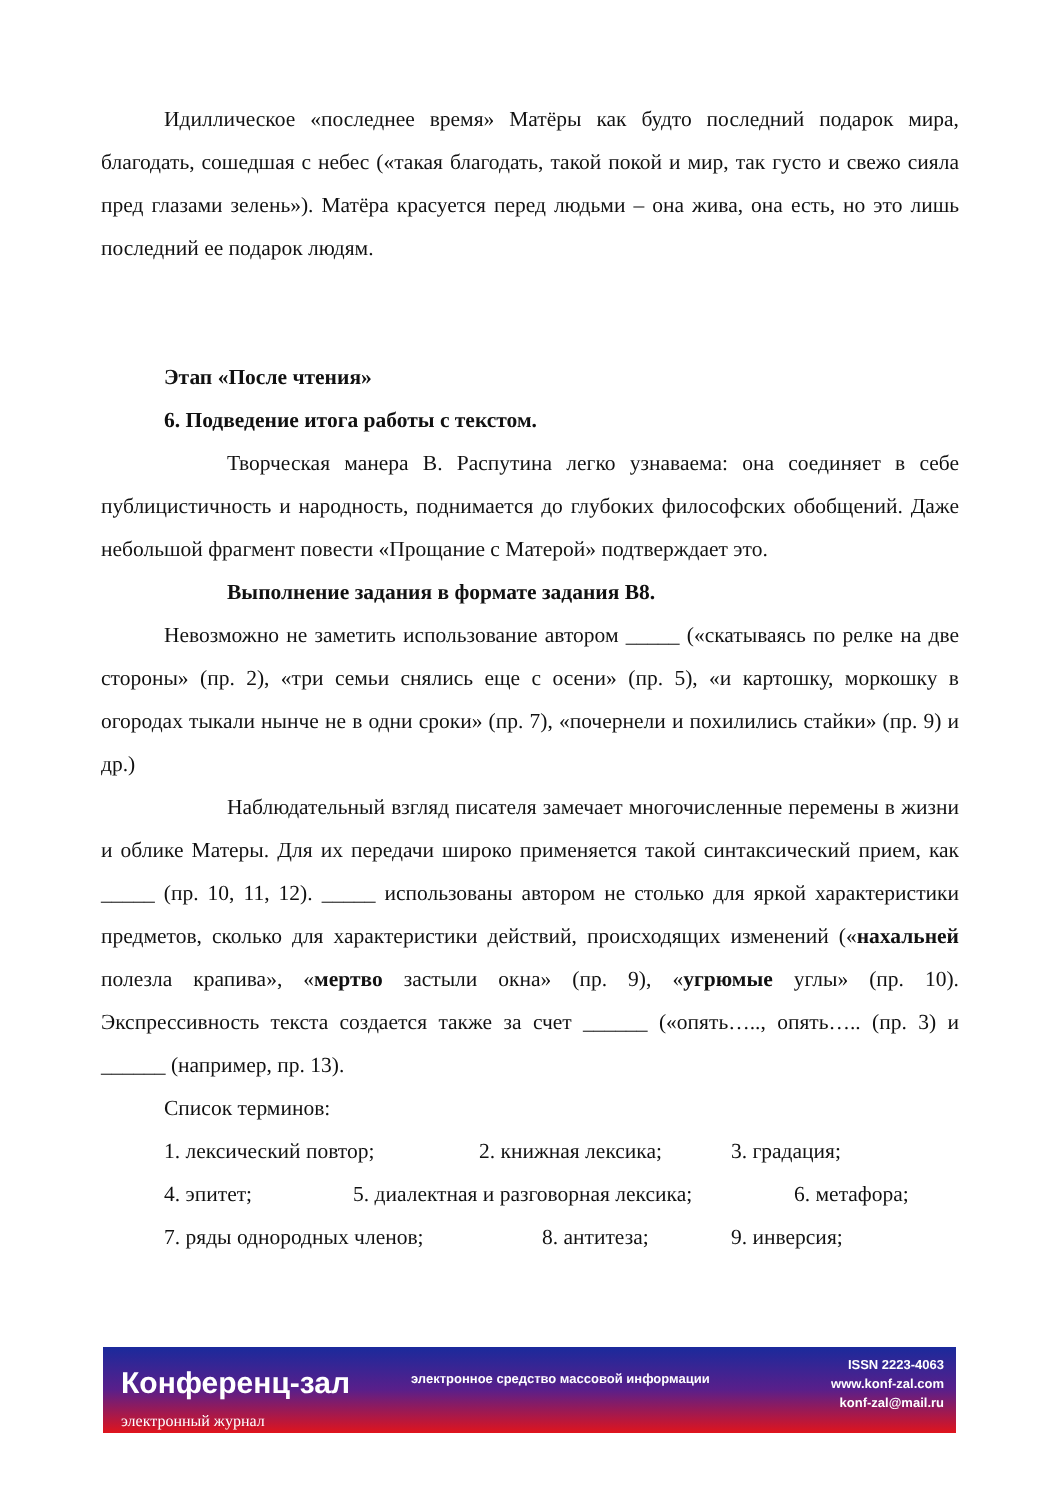Идиллическое «последнее время» Матёры как будто последний подарок мира, благодать, сошедшая с небес («такая благодать, такой покой и мир, так густо и свежо сияла пред глазами зелень»). Матёра красуется перед людьми – она жива, она есть, но это лишь последний ее подарок людям.
Этап «После чтения»
6. Подведение итога работы с текстом.
Творческая манера В. Распутина легко узнаваема: она соединяет в себе публицистичность и народность, поднимается до глубоких философских обобщений. Даже небольшой фрагмент повести «Прощание с Матерой» подтверждает это.
Выполнение задания в формате задания В8.
Невозможно не заметить использование автором _____ («скатываясь по релке на две стороны» (пр. 2), «три семьи снялись еще с осени» (пр. 5), «и картошку, моркошку в огородах тыкали нынче не в одни сроки» (пр. 7), «почернели и похилились стайки» (пр. 9) и др.)
Наблюдательный взгляд писателя замечает многочисленные перемены в жизни и облике Матеры. Для их передачи широко применяется такой синтаксический прием, как _____ (пр. 10, 11, 12). _____ использованы автором не столько для яркой характеристики предметов, сколько для характеристики действий, происходящих изменений («нахальней полезла крапива», «мертво застыли окна» (пр. 9), «угрюмые углы» (пр. 10). Экспрессивность текста создается также за счет ______ («опять….., опять….. (пр. 3) и ______ (например, пр. 13).
Список терминов:
1. лексический повтор; 2. книжная лексика; 3. градация;
4. эпитет; 5. диалектная и разговорная лексика; 6. метафора;
7. ряды однородных членов; 8. антитеза; 9. инверсия;
Конференц-зал
электронный журнал
электронное средство массовой информации
ISSN 2223-4063
www.konf-zal.com
konf-zal@mail.ru